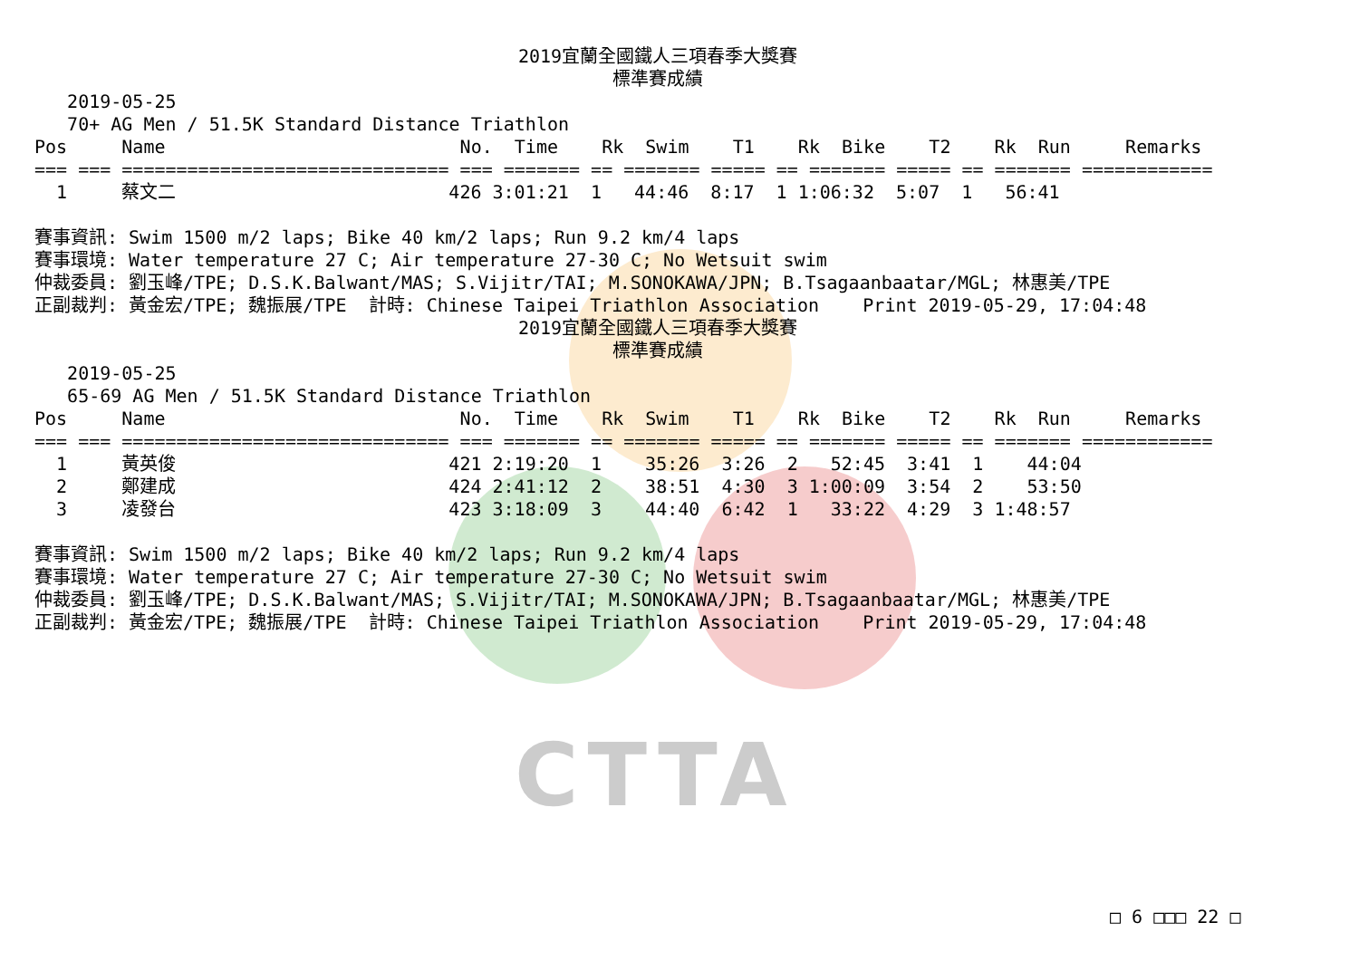CTTA
2019宜蘭全國鐵人三項春季大獎賽
標準賽成績
   2019-05-25
   70+ AG Men / 51.5K Standard Distance Triathlon
Pos     Name                           No.  Time    Rk  Swim    T1    Rk  Bike    T2    Rk  Run     Remarks
=== === ============================== === ======= == ======= ===== == ======= ===== == ======= ============
  1     蔡文二                         426 3:01:21  1   44:46  8:17  1 1:06:32  5:07  1   56:41

賽事資訊: Swim 1500 m/2 laps; Bike 40 km/2 laps; Run 9.2 km/4 laps
賽事環境: Water temperature 27 C; Air temperature 27-30 C; No Wetsuit swim
仲裁委員: 劉玉峰/TPE; D.S.K.Balwant/MAS; S.Vijitr/TAI; M.SONOKAWA/JPN; B.Tsagaanbaatar/MGL; 林惠美/TPE
正副裁判: 黃金宏/TPE; 魏振展/TPE  計時: Chinese Taipei Triathlon Association    Print 2019-05-29, 17:04:48
2019宜蘭全國鐵人三項春季大獎賽
標準賽成績
   2019-05-25
   65-69 AG Men / 51.5K Standard Distance Triathlon
Pos     Name                           No.  Time    Rk  Swim    T1    Rk  Bike    T2    Rk  Run     Remarks
=== === ============================== === ======= == ======= ===== == ======= ===== == ======= ============
  1     黃英俊                         421 2:19:20  1    35:26  3:26  2   52:45  3:41  1    44:04
  2     鄭建成                         424 2:41:12  2    38:51  4:30  3 1:00:09  3:54  2    53:50
  3     凌發台                         423 3:18:09  3    44:40  6:42  1   33:22  4:29  3 1:48:57

賽事資訊: Swim 1500 m/2 laps; Bike 40 km/2 laps; Run 9.2 km/4 laps
賽事環境: Water temperature 27 C; Air temperature 27-30 C; No Wetsuit swim
仲裁委員: 劉玉峰/TPE; D.S.K.Balwant/MAS; S.Vijitr/TAI; M.SONOKAWA/JPN; B.Tsagaanbaatar/MGL; 林惠美/TPE
正副裁判: 黃金宏/TPE; 魏振展/TPE  計時: Chinese Taipei Triathlon Association    Print 2019-05-29, 17:04:48
□ 6 □□□ 22 □